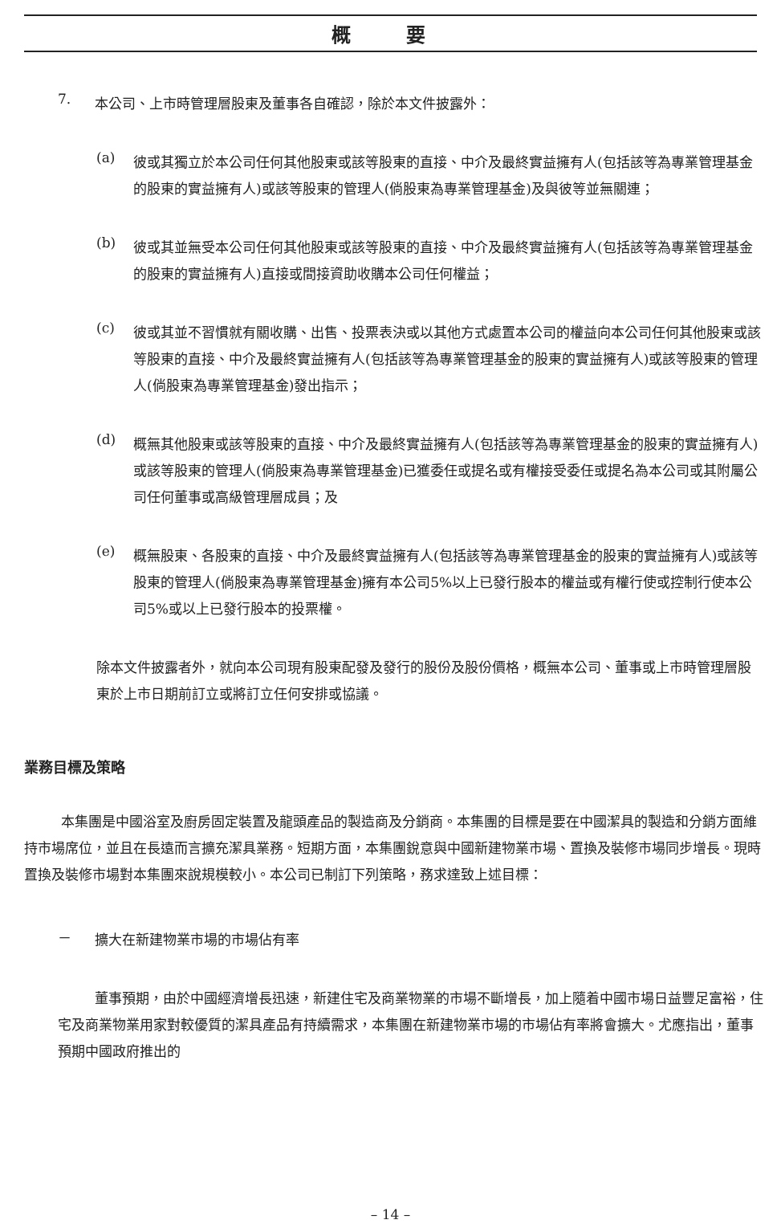概 要
7.
本公司、上市時管理層股東及董事各自確認，除於本文件披露外：
(a)
彼或其獨立於本公司任何其他股東或該等股東的直接、中介及最終實益擁有人(包括該等為專業管理基金的股東的實益擁有人)或該等股東的管理人(倘股東為專業管理基金)及與彼等並無關連；
(b)
彼或其並無受本公司任何其他股東或該等股東的直接、中介及最終實益擁有人(包括該等為專業管理基金的股東的實益擁有人)直接或間接資助收購本公司任何權益；
(c)
彼或其並不習慣就有關收購、出售、投票表決或以其他方式處置本公司的權益向本公司任何其他股東或該等股東的直接、中介及最終實益擁有人(包括該等為專業管理基金的股東的實益擁有人)或該等股東的管理人(倘股東為專業管理基金)發出指示；
(d)
概無其他股東或該等股東的直接、中介及最終實益擁有人(包括該等為專業管理基金的股東的實益擁有人)或該等股東的管理人(倘股東為專業管理基金)已獲委任或提名或有權接受委任或提名為本公司或其附屬公司任何董事或高級管理層成員；及
(e)
概無股東、各股東的直接、中介及最終實益擁有人(包括該等為專業管理基金的股東的實益擁有人)或該等股東的管理人(倘股東為專業管理基金)擁有本公司5%以上已發行股本的權益或有權行使或控制行使本公司5%或以上已發行股本的投票權。
除本文件披露者外，就向本公司現有股東配發及發行的股份及股份價格，概無本公司、董事或上市時管理層股東於上市日期前訂立或將訂立任何安排或協議。
業務目標及策略
本集團是中國浴室及廚房固定裝置及龍頭產品的製造商及分銷商。本集團的目標是要在中國潔具的製造和分銷方面維持市場席位，並且在長遠而言擴充潔具業務。短期方面，本集團銳意與中國新建物業市場、置換及裝修市場同步增長。現時置換及裝修市場對本集團來說規模較小。本公司已制訂下列策略，務求達致上述目標：
－
擴大在新建物業市場的市場佔有率
董事預期，由於中國經濟增長迅速，新建住宅及商業物業的市場不斷增長，加上隨着中國市場日益豐足富裕，住宅及商業物業用家對較優質的潔具產品有持續需求，本集團在新建物業市場的市場佔有率將會擴大。尤應指出，董事預期中國政府推出的
– 14 –